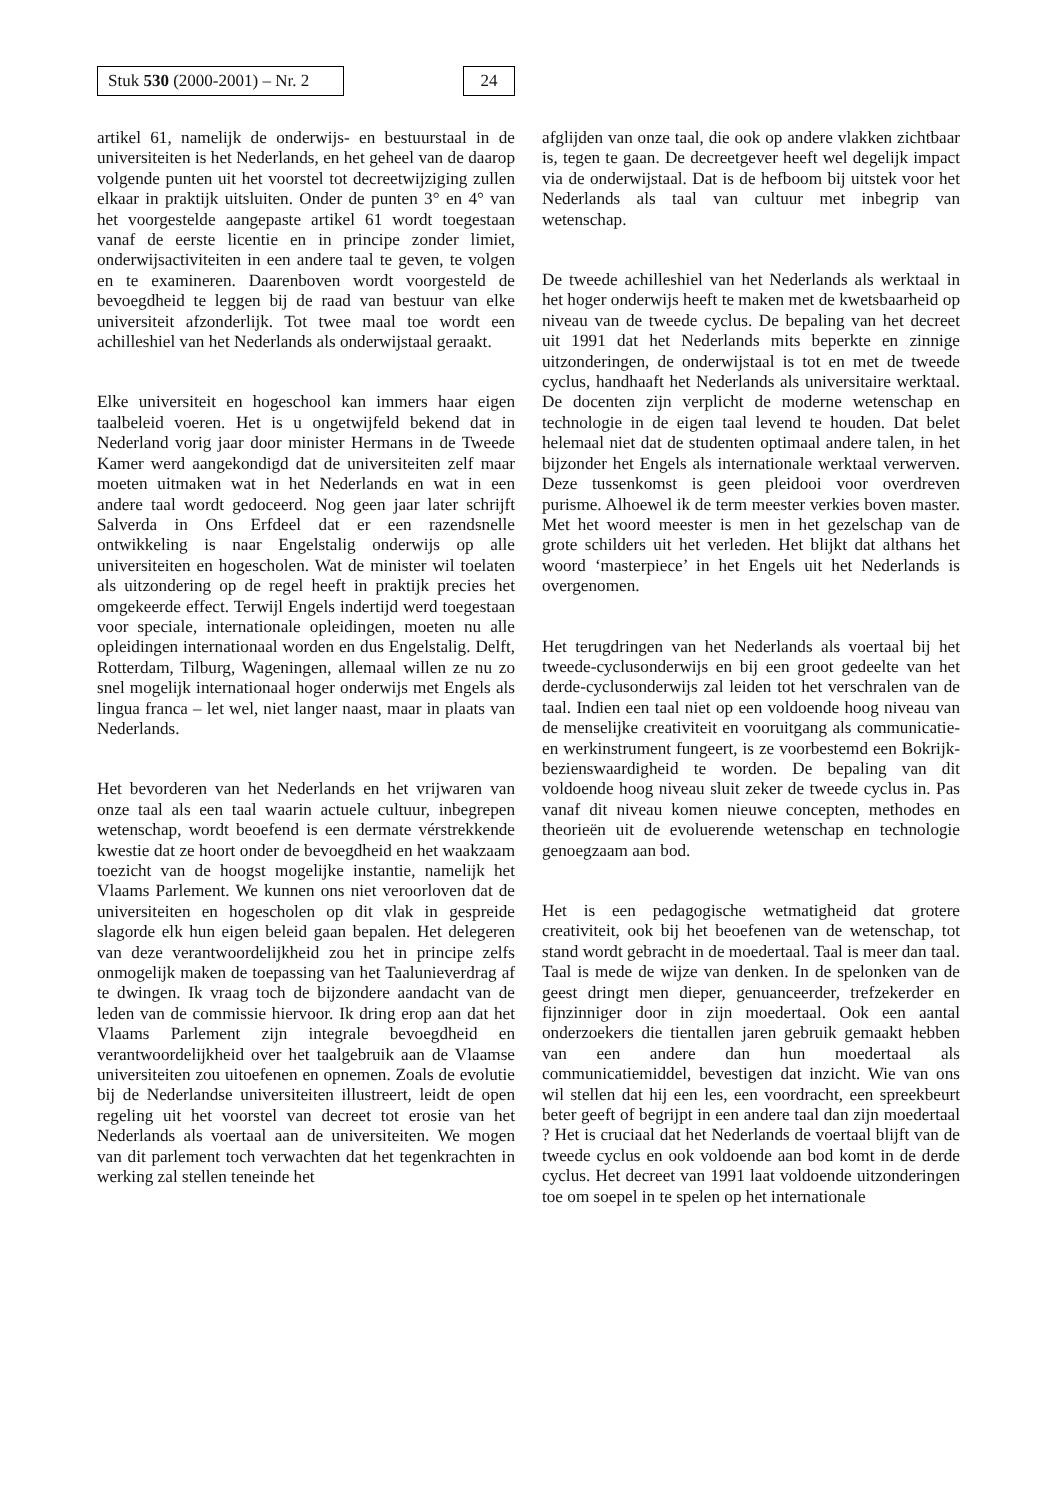Stuk 530 (2000-2001) – Nr. 2
24
artikel 61, namelijk de onderwijs- en bestuurstaal in de universiteiten is het Nederlands, en het geheel van de daarop volgende punten uit het voorstel tot decreetwijziging zullen elkaar in praktijk uitsluiten. Onder de punten 3° en 4° van het voorgestelde aangepaste artikel 61 wordt toegestaan vanaf de eerste licentie en in principe zonder limiet, onderwijsactiviteiten in een andere taal te geven, te volgen en te examineren. Daarenboven wordt voorgesteld de bevoegdheid te leggen bij de raad van bestuur van elke universiteit afzonderlijk. Tot twee maal toe wordt een achilleshiel van het Nederlands als onderwijstaal geraakt.
Elke universiteit en hogeschool kan immers haar eigen taalbeleid voeren. Het is u ongetwijfeld bekend dat in Nederland vorig jaar door minister Hermans in de Tweede Kamer werd aangekondigd dat de universiteiten zelf maar moeten uitmaken wat in het Nederlands en wat in een andere taal wordt gedoceerd. Nog geen jaar later schrijft Salverda in Ons Erfdeel dat er een razendsnelle ontwikkeling is naar Engelstalig onderwijs op alle universiteiten en hogescholen. Wat de minister wil toelaten als uitzondering op de regel heeft in praktijk precies het omgekeerde effect. Terwijl Engels indertijd werd toegestaan voor speciale, internationale opleidingen, moeten nu alle opleidingen internationaal worden en dus Engelstalig. Delft, Rotterdam, Tilburg, Wageningen, allemaal willen ze nu zo snel mogelijk internationaal hoger onderwijs met Engels als lingua franca – let wel, niet langer naast, maar in plaats van Nederlands.
Het bevorderen van het Nederlands en het vrijwaren van onze taal als een taal waarin actuele cultuur, inbegrepen wetenschap, wordt beoefend is een dermate vérstrekkende kwestie dat ze hoort onder de bevoegdheid en het waakzaam toezicht van de hoogst mogelijke instantie, namelijk het Vlaams Parlement. We kunnen ons niet veroorloven dat de universiteiten en hogescholen op dit vlak in gespreide slagorde elk hun eigen beleid gaan bepalen. Het delegeren van deze verantwoordelijkheid zou het in principe zelfs onmogelijk maken de toepassing van het Taalunieverdrag af te dwingen. Ik vraag toch de bijzondere aandacht van de leden van de commissie hiervoor. Ik dring erop aan dat het Vlaams Parlement zijn integrale bevoegdheid en verantwoordelijkheid over het taalgebruik aan de Vlaamse universiteiten zou uitoefenen en opnemen. Zoals de evolutie bij de Nederlandse universiteiten illustreert, leidt de open regeling uit het voorstel van decreet tot erosie van het Nederlands als voertaal aan de universiteiten. We mogen van dit parlement toch verwachten dat het tegenkrachten in werking zal stellen teneinde het
afglijden van onze taal, die ook op andere vlakken zichtbaar is, tegen te gaan. De decreetgever heeft wel degelijk impact via de onderwijstaal. Dat is de hefboom bij uitstek voor het Nederlands als taal van cultuur met inbegrip van wetenschap.
De tweede achilleshiel van het Nederlands als werktaal in het hoger onderwijs heeft te maken met de kwetsbaarheid op niveau van de tweede cyclus. De bepaling van het decreet uit 1991 dat het Nederlands mits beperkte en zinnige uitzonderingen, de onderwijstaal is tot en met de tweede cyclus, handhaaft het Nederlands als universitaire werktaal. De docenten zijn verplicht de moderne wetenschap en technologie in de eigen taal levend te houden. Dat belet helemaal niet dat de studenten optimaal andere talen, in het bijzonder het Engels als internationale werktaal verwerven. Deze tussenkomst is geen pleidooi voor overdreven purisme. Alhoewel ik de term meester verkies boven master. Met het woord meester is men in het gezelschap van de grote schilders uit het verleden. Het blijkt dat althans het woord ‘masterpiece’ in het Engels uit het Nederlands is overgenomen.
Het terugdringen van het Nederlands als voertaal bij het tweede-cyclusonderwijs en bij een groot gedeelte van het derde-cyclusonderwijs zal leiden tot het verschralen van de taal. Indien een taal niet op een voldoende hoog niveau van de menselijke creativiteit en vooruitgang als communicatie- en werkinstrument fungeert, is ze voorbestemd een Bokrijk-bezienswaardigheid te worden. De bepaling van dit voldoende hoog niveau sluit zeker de tweede cyclus in. Pas vanaf dit niveau komen nieuwe concepten, methodes en theorieën uit de evoluerende wetenschap en technologie genoegzaam aan bod.
Het is een pedagogische wetmatigheid dat grotere creativiteit, ook bij het beoefenen van de wetenschap, tot stand wordt gebracht in de moedertaal. Taal is meer dan taal. Taal is mede de wijze van denken. In de spelonken van de geest dringt men dieper, genuanceerder, trefzekerder en fijnzinniger door in zijn moedertaal. Ook een aantal onderzoekers die tientallen jaren gebruik gemaakt hebben van een andere dan hun moedertaal als communicatiemiddel, bevestigen dat inzicht. Wie van ons wil stellen dat hij een les, een voordracht, een spreekbeurt beter geeft of begrijpt in een andere taal dan zijn moedertaal ? Het is cruciaal dat het Nederlands de voertaal blijft van de tweede cyclus en ook voldoende aan bod komt in de derde cyclus. Het decreet van 1991 laat voldoende uitzonderingen toe om soepel in te spelen op het internationale